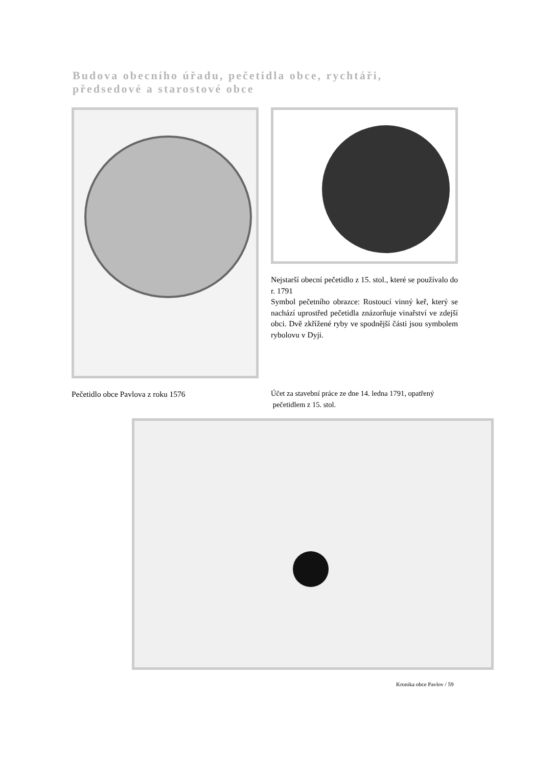Budova obecního úřadu, pečetidla obce, rychtáři,
předsedové a starostové obce
Pečetidlo obce Pavlova z roku 1576 Nejstarší obecní pečetidlo z 15. stol., které se používalo do r. 1791
Symbol pečetního obrazce: Rostoucí vinný keř, který se nachází uprostřed pečetidla znázorňuje vinařství ve zdejší obci. Dvě zkřížené ryby ve spodnější části jsou symbolem rybolovu v Dyji.
Účet za stavební práce ze dne 14. ledna 1791, opatřený
pečetidlem z 15. stol.
Kronika obce Pavlov / 59